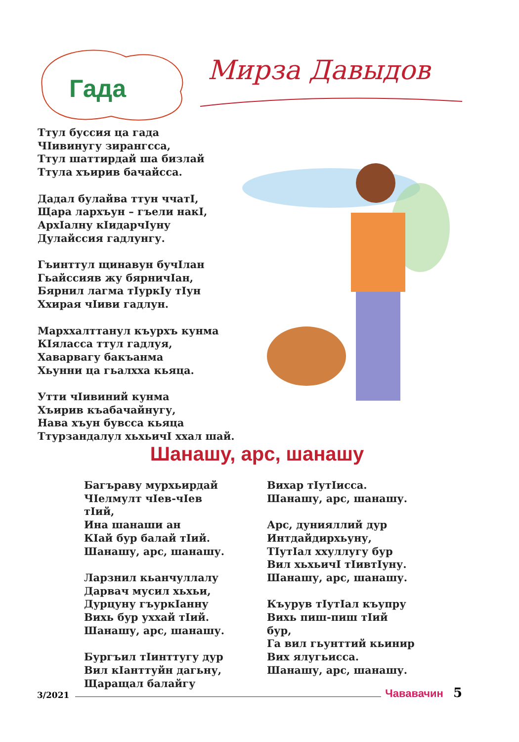Гада
Мирза Давыдов
Ттул буссия ца гада
ЧIивинугу зирангсса,
Ттул шаттирдай ша бизлай
Ттула хъирив бачайсса.
Дадал булайва ттун ччатI,
Щара лархъун – гъели накI,
АрхIалну кIидарчIуну
Дулайссия гадлунгу.
Гъинттул щинавун бучIлан
Гьайссияв жу бярничIан,
Бярнил лагма тIуркIу тIун
Ххирая чIиви гадлун.
Марххалттанул къурхъ кунма
КIяласса ттул гадлуя,
Хаварвагу бакъанма
Хьунни ца гьалхха кьяца.
Утти чIивиний кунма
Хъирив къабачайнугу,
Нава хъун бувсса кьяца
Ттурзандалул хьхьичI ххал шай.
Шанашу, арс, шанашу
Багъраву мурхьирдай
ЧIелмулт чIев-чIев тIий,
Ина шанаши ан
КIай бур балай тIий.
Шанашу, арс, шанашу.
Ларзнил кьанчуллалу
Дарвач мусил хьхьи,
Дурцуну гъуркIанну
Вихь бур уххай тIий.
Шанашу, арс, шанашу.
Бургъил тIинттугу дур
Вил кIанттуйн дагьну,
Щаращал балайгу
Вихар тIутIисса.
Шанашу, арс, шанашу.
Арс, дунияллий дур
Интдайдирхьуну,
ТIутIал ххуллугу бур
Вил хьхьичI тIивтIуну.
Шанашу, арс, шанашу.
Къурув тIутIал къупру
Вихь пиш-пиш тIий бур,
Га вил гьунттий кьинир
Вих ялугьисса.
Шанашу, арс, шанашу.
3/2021 Чававачин 5